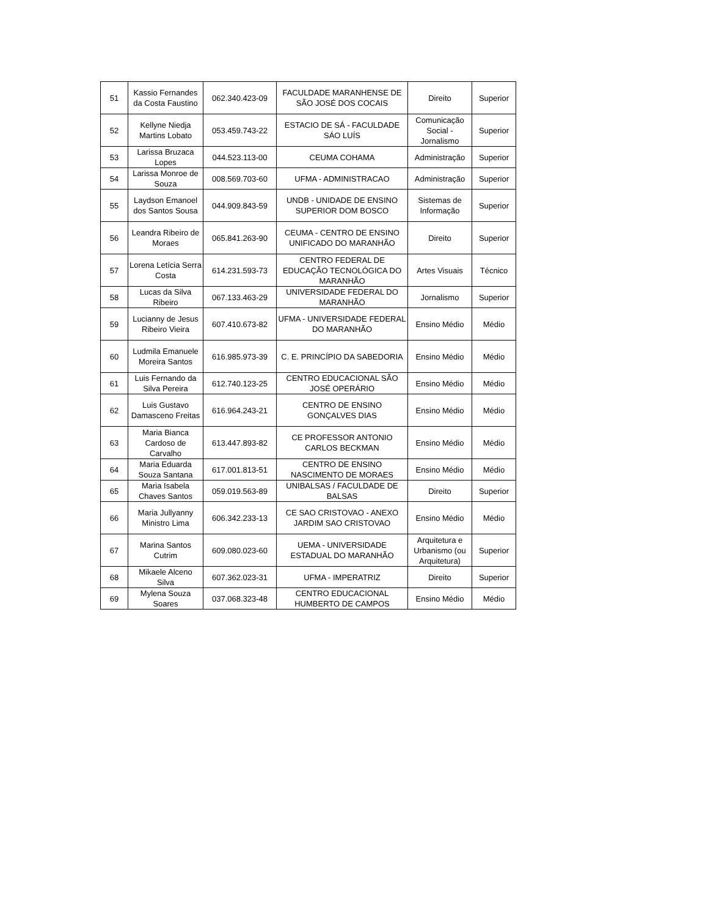| 51 | Kassio Fernandes da Costa Faustino | 062.340.423-09 | FACULDADE MARANHENSE DE SÃO JOSÉ DOS COCAIS | Direito | Superior |
| 52 | Kellyne Niedja Martins Lobato | 053.459.743-22 | ESTACIO DE SÁ - FACULDADE SÁO LUÍS | Comunicação Social - Jornalismo | Superior |
| 53 | Larissa Bruzaca Lopes | 044.523.113-00 | CEUMA COHAMA | Administração | Superior |
| 54 | Larissa Monroe de Souza | 008.569.703-60 | UFMA - ADMINISTRACAO | Administração | Superior |
| 55 | Laydson Emanoel dos Santos Sousa | 044.909.843-59 | UNDB - UNIDADE DE ENSINO SUPERIOR DOM BOSCO | Sistemas de Informação | Superior |
| 56 | Leandra Ribeiro de Moraes | 065.841.263-90 | CEUMA - CENTRO DE ENSINO UNIFICADO DO MARANHÃO | Direito | Superior |
| 57 | Lorena Letícia Serra Costa | 614.231.593-73 | CENTRO FEDERAL DE EDUCAÇÃO TECNOLÓGICA DO MARANHÃO | Artes Visuais | Técnico |
| 58 | Lucas da Silva Ribeiro | 067.133.463-29 | UNIVERSIDADE FEDERAL DO MARANHÃO | Jornalismo | Superior |
| 59 | Lucianny de Jesus Ribeiro Vieira | 607.410.673-82 | UFMA - UNIVERSIDADE FEDERAL DO MARANHÃO | Ensino Médio | Médio |
| 60 | Ludmila Emanuele Moreira Santos | 616.985.973-39 | C. E. PRINCÍPIO DA SABEDORIA | Ensino Médio | Médio |
| 61 | Luis Fernando da Silva Pereira | 612.740.123-25 | CENTRO EDUCACIONAL SÃO JOSÉ OPERÁRIO | Ensino Médio | Médio |
| 62 | Luis Gustavo Damasceno Freitas | 616.964.243-21 | CENTRO DE ENSINO GONÇALVES DIAS | Ensino Médio | Médio |
| 63 | Maria Bianca Cardoso de Carvalho | 613.447.893-82 | CE PROFESSOR ANTONIO CARLOS BECKMAN | Ensino Médio | Médio |
| 64 | Maria Eduarda Souza Santana | 617.001.813-51 | CENTRO DE ENSINO NASCIMENTO DE MORAES | Ensino Médio | Médio |
| 65 | Maria Isabela Chaves Santos | 059.019.563-89 | UNIBALSAS / FACULDADE DE BALSAS | Direito | Superior |
| 66 | Maria Jullyanny Ministro Lima | 606.342.233-13 | CE SAO CRISTOVAO - ANEXO JARDIM SAO CRISTOVAO | Ensino Médio | Médio |
| 67 | Marina Santos Cutrim | 609.080.023-60 | UEMA - UNIVERSIDADE ESTADUAL DO MARANHÃO | Arquitetura e Urbanismo (ou Arquitetura) | Superior |
| 68 | Mikaele Alceno Silva | 607.362.023-31 | UFMA - IMPERATRIZ | Direito | Superior |
| 69 | Mylena Souza Soares | 037.068.323-48 | CENTRO EDUCACIONAL HUMBERTO DE CAMPOS | Ensino Médio | Médio |